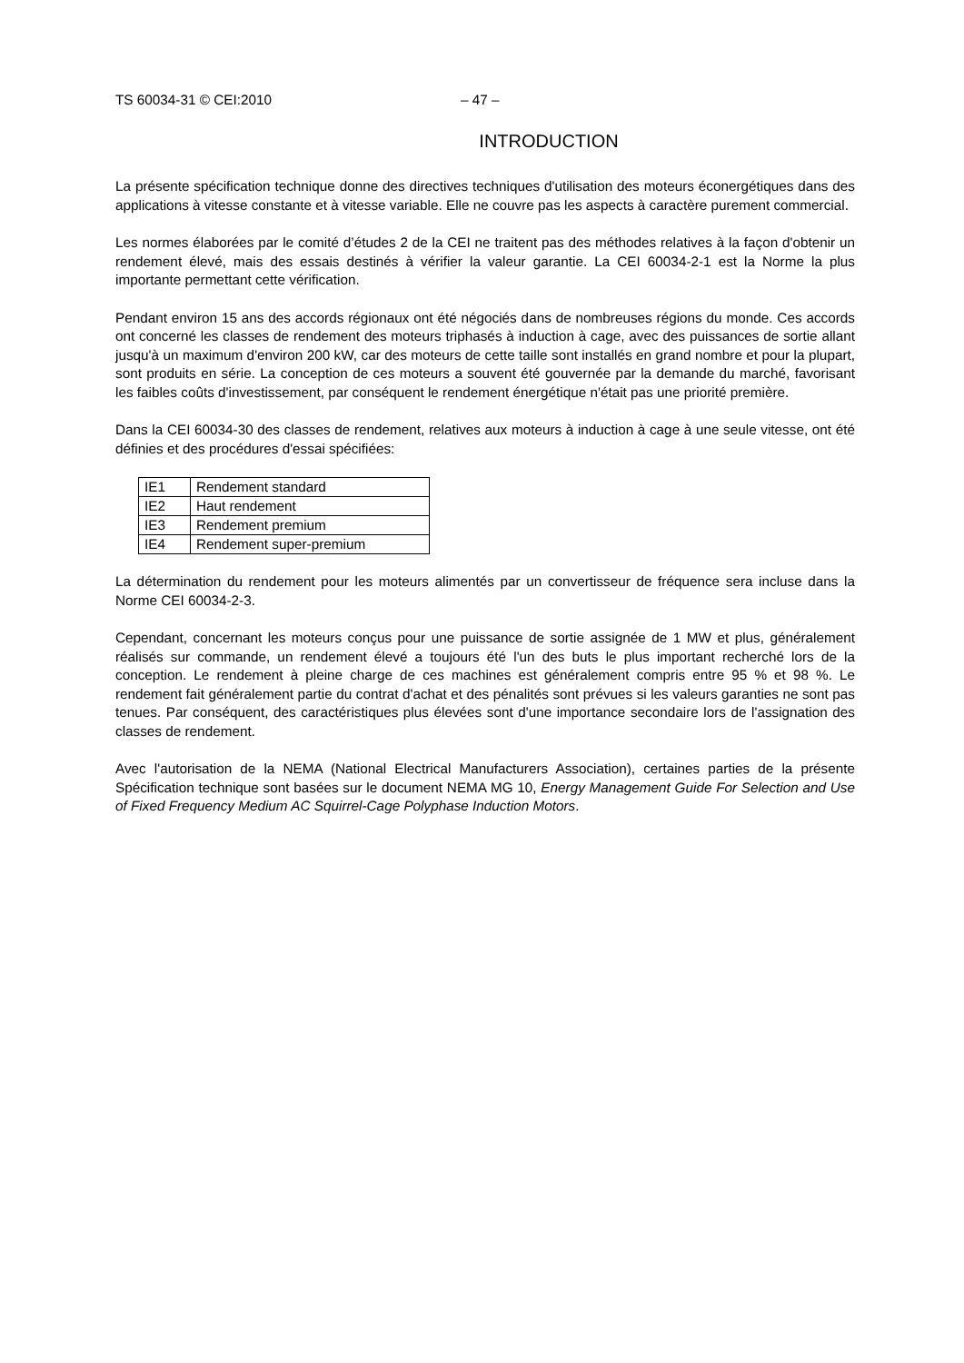TS 60034-31 © CEI:2010 – 47 –
INTRODUCTION
La présente spécification technique donne des directives techniques d'utilisation des moteurs éconergétiques dans des applications à vitesse constante et à vitesse variable. Elle ne couvre pas les aspects à caractère purement commercial.
Les normes élaborées par le comité d’études 2 de la CEI ne traitent pas des méthodes relatives à la façon d'obtenir un rendement élevé, mais des essais destinés à vérifier la valeur garantie. La CEI 60034-2-1 est la Norme la plus importante permettant cette vérification.
Pendant environ 15 ans des accords régionaux ont été négociés dans de nombreuses régions du monde. Ces accords ont concerné les classes de rendement des moteurs triphasés à induction à cage, avec des puissances de sortie allant jusqu'à un maximum d'environ 200 kW, car des moteurs de cette taille sont installés en grand nombre et pour la plupart, sont produits en série. La conception de ces moteurs a souvent été gouvernée par la demande du marché, favorisant les faibles coûts d'investissement, par conséquent le rendement énergétique n'était pas une priorité première.
Dans la CEI 60034-30 des classes de rendement, relatives aux moteurs à induction à cage à une seule vitesse, ont été définies et des procédures d'essai spécifiées:
| IE1 | Rendement standard |
| IE2 | Haut rendement |
| IE3 | Rendement premium |
| IE4 | Rendement super-premium |
La détermination du rendement pour les moteurs alimentés par un convertisseur de fréquence sera incluse dans la Norme CEI 60034-2-3.
Cependant, concernant les moteurs conçus pour une puissance de sortie assignée de 1 MW et plus, généralement réalisés sur commande, un rendement élevé a toujours été l'un des buts le plus important recherché lors de la conception. Le rendement à pleine charge de ces machines est généralement compris entre 95 % et 98 %. Le rendement fait généralement partie du contrat d'achat et des pénalités sont prévues si les valeurs garanties ne sont pas tenues. Par conséquent, des caractéristiques plus élevées sont d'une importance secondaire lors de l'assignation des classes de rendement.
Avec l'autorisation de la NEMA (National Electrical Manufacturers Association), certaines parties de la présente Spécification technique sont basées sur le document NEMA MG 10, Energy Management Guide For Selection and Use of Fixed Frequency Medium AC Squirrel-Cage Polyphase Induction Motors.